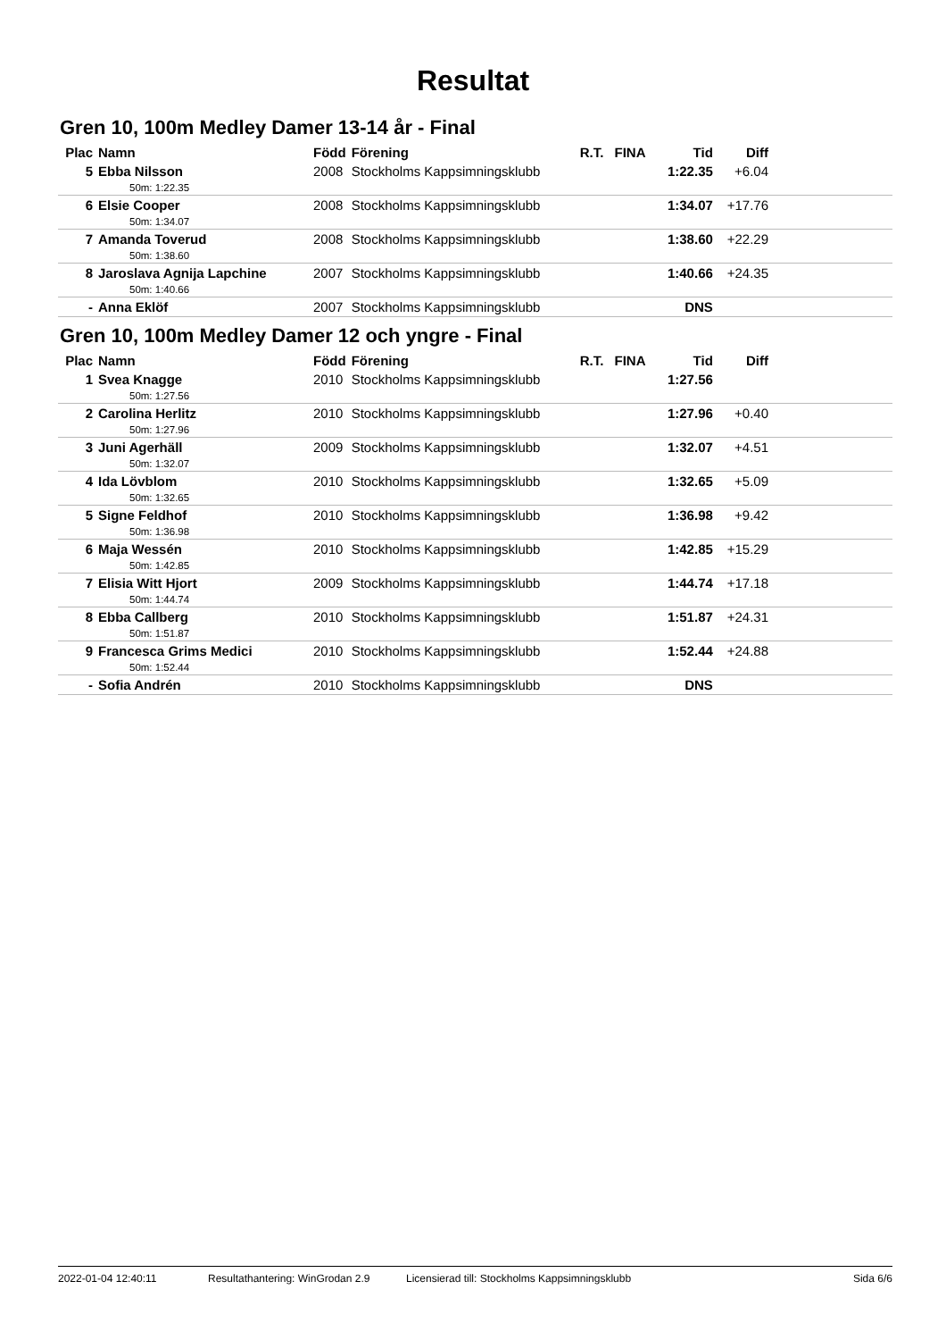Resultat
Gren 10, 100m Medley Damer 13-14 år - Final
| Plac | Namn | Född | Förening | R.T. | FINA | Tid | Diff | |
| --- | --- | --- | --- | --- | --- | --- | --- | --- |
| 5 | Ebba Nilsson | 2008 | Stockholms Kappsimningsklubb | | | 1:22.35 | +6.04 | |
| | 50m: 1:22.35 | | | | | | | |
| 6 | Elsie Cooper | 2008 | Stockholms Kappsimningsklubb | | | 1:34.07 | +17.76 | |
| | 50m: 1:34.07 | | | | | | | |
| 7 | Amanda Toverud | 2008 | Stockholms Kappsimningsklubb | | | 1:38.60 | +22.29 | |
| | 50m: 1:38.60 | | | | | | | |
| 8 | Jaroslava Agnija Lapchine | 2007 | Stockholms Kappsimningsklubb | | | 1:40.66 | +24.35 | |
| | 50m: 1:40.66 | | | | | | | |
| - | Anna Eklöf | 2007 | Stockholms Kappsimningsklubb | | | DNS | | |
Gren 10, 100m Medley Damer 12 och yngre - Final
| Plac | Namn | Född | Förening | R.T. | FINA | Tid | Diff | |
| --- | --- | --- | --- | --- | --- | --- | --- | --- |
| 1 | Svea Knagge | 2010 | Stockholms Kappsimningsklubb | | | 1:27.56 | | |
| | 50m: 1:27.56 | | | | | | | |
| 2 | Carolina Herlitz | 2010 | Stockholms Kappsimningsklubb | | | 1:27.96 | +0.40 | |
| | 50m: 1:27.96 | | | | | | | |
| 3 | Juni Agerhäll | 2009 | Stockholms Kappsimningsklubb | | | 1:32.07 | +4.51 | |
| | 50m: 1:32.07 | | | | | | | |
| 4 | Ida Lövblom | 2010 | Stockholms Kappsimningsklubb | | | 1:32.65 | +5.09 | |
| | 50m: 1:32.65 | | | | | | | |
| 5 | Signe Feldhof | 2010 | Stockholms Kappsimningsklubb | | | 1:36.98 | +9.42 | |
| | 50m: 1:36.98 | | | | | | | |
| 6 | Maja Wessén | 2010 | Stockholms Kappsimningsklubb | | | 1:42.85 | +15.29 | |
| | 50m: 1:42.85 | | | | | | | |
| 7 | Elisia Witt Hjort | 2009 | Stockholms Kappsimningsklubb | | | 1:44.74 | +17.18 | |
| | 50m: 1:44.74 | | | | | | | |
| 8 | Ebba Callberg | 2010 | Stockholms Kappsimningsklubb | | | 1:51.87 | +24.31 | |
| | 50m: 1:51.87 | | | | | | | |
| 9 | Francesca Grims Medici | 2010 | Stockholms Kappsimningsklubb | | | 1:52.44 | +24.88 | |
| | 50m: 1:52.44 | | | | | | | |
| - | Sofia Andrén | 2010 | Stockholms Kappsimningsklubb | | | DNS | | |
2022-01-04 12:40:11 Resultathantering: WinGrodan 2.9 Licensierad till: Stockholms Kappsimningsklubb Sida 6/6